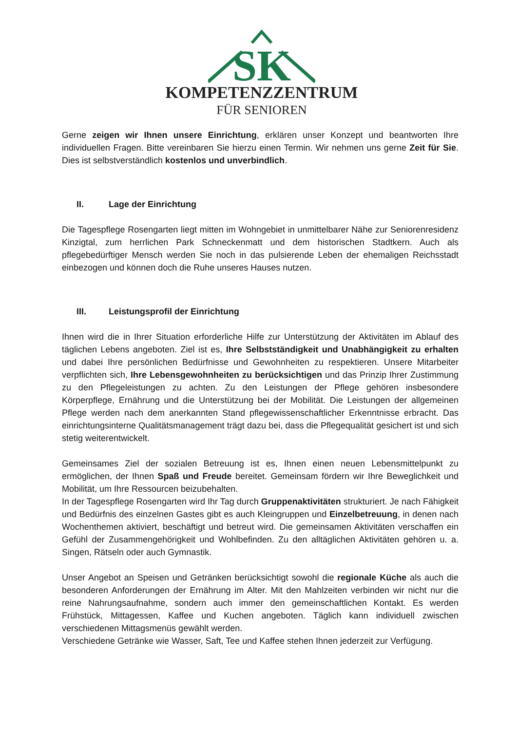SK
KOMPETENZZENTRUM
FÜR SENIOREN
Gerne zeigen wir Ihnen unsere Einrichtung, erklären unser Konzept und beantworten Ihre individuellen Fragen. Bitte vereinbaren Sie hierzu einen Termin. Wir nehmen uns gerne Zeit für Sie. Dies ist selbstverständlich kostenlos und unverbindlich.
II. Lage der Einrichtung
Die Tagespflege Rosengarten liegt mitten im Wohngebiet in unmittelbarer Nähe zur Seniorenresidenz Kinzigtal, zum herrlichen Park Schneckenmatt und dem historischen Stadtkern. Auch als pflegebedürftiger Mensch werden Sie noch in das pulsierende Leben der ehemaligen Reichsstadt einbezogen und können doch die Ruhe unseres Hauses nutzen.
III. Leistungsprofil der Einrichtung
Ihnen wird die in Ihrer Situation erforderliche Hilfe zur Unterstützung der Aktivitäten im Ablauf des täglichen Lebens angeboten. Ziel ist es, Ihre Selbstständigkeit und Unabhängigkeit zu erhalten und dabei Ihre persönlichen Bedürfnisse und Gewohnheiten zu respektieren. Unsere Mitarbeiter verpflichten sich, Ihre Lebensgewohnheiten zu berücksichtigen und das Prinzip Ihrer Zustimmung zu den Pflegeleistungen zu achten. Zu den Leistungen der Pflege gehören insbesondere Körperpflege, Ernährung und die Unterstützung bei der Mobilität. Die Leistungen der allgemeinen Pflege werden nach dem anerkannten Stand pflegewissenschaftlicher Erkenntnisse erbracht. Das einrichtungsinterne Qualitätsmanagement trägt dazu bei, dass die Pflegequalität gesichert ist und sich stetig weiterentwickelt.
Gemeinsames Ziel der sozialen Betreuung ist es, Ihnen einen neuen Lebensmittelpunkt zu ermöglichen, der Ihnen Spaß und Freude bereitet. Gemeinsam fördern wir Ihre Beweglichkeit und Mobilität, um Ihre Ressourcen beizubehalten.
In der Tagespflege Rosengarten wird Ihr Tag durch Gruppenaktivitäten strukturiert. Je nach Fähigkeit und Bedürfnis des einzelnen Gastes gibt es auch Kleingruppen und Einzelbetreuung, in denen nach Wochenthemen aktiviert, beschäftigt und betreut wird. Die gemeinsamen Aktivitäten verschaffen ein Gefühl der Zusammengehörigkeit und Wohlbefinden. Zu den alltäglichen Aktivitäten gehören u. a. Singen, Rätseln oder auch Gymnastik.
Unser Angebot an Speisen und Getränken berücksichtigt sowohl die regionale Küche als auch die besonderen Anforderungen der Ernährung im Alter. Mit den Mahlzeiten verbinden wir nicht nur die reine Nahrungsaufnahme, sondern auch immer den gemeinschaftlichen Kontakt. Es werden Frühstück, Mittagessen, Kaffee und Kuchen angeboten. Täglich kann individuell zwischen verschiedenen Mittagsmenüs gewählt werden.
Verschiedene Getränke wie Wasser, Saft, Tee und Kaffee stehen Ihnen jederzeit zur Verfügung.